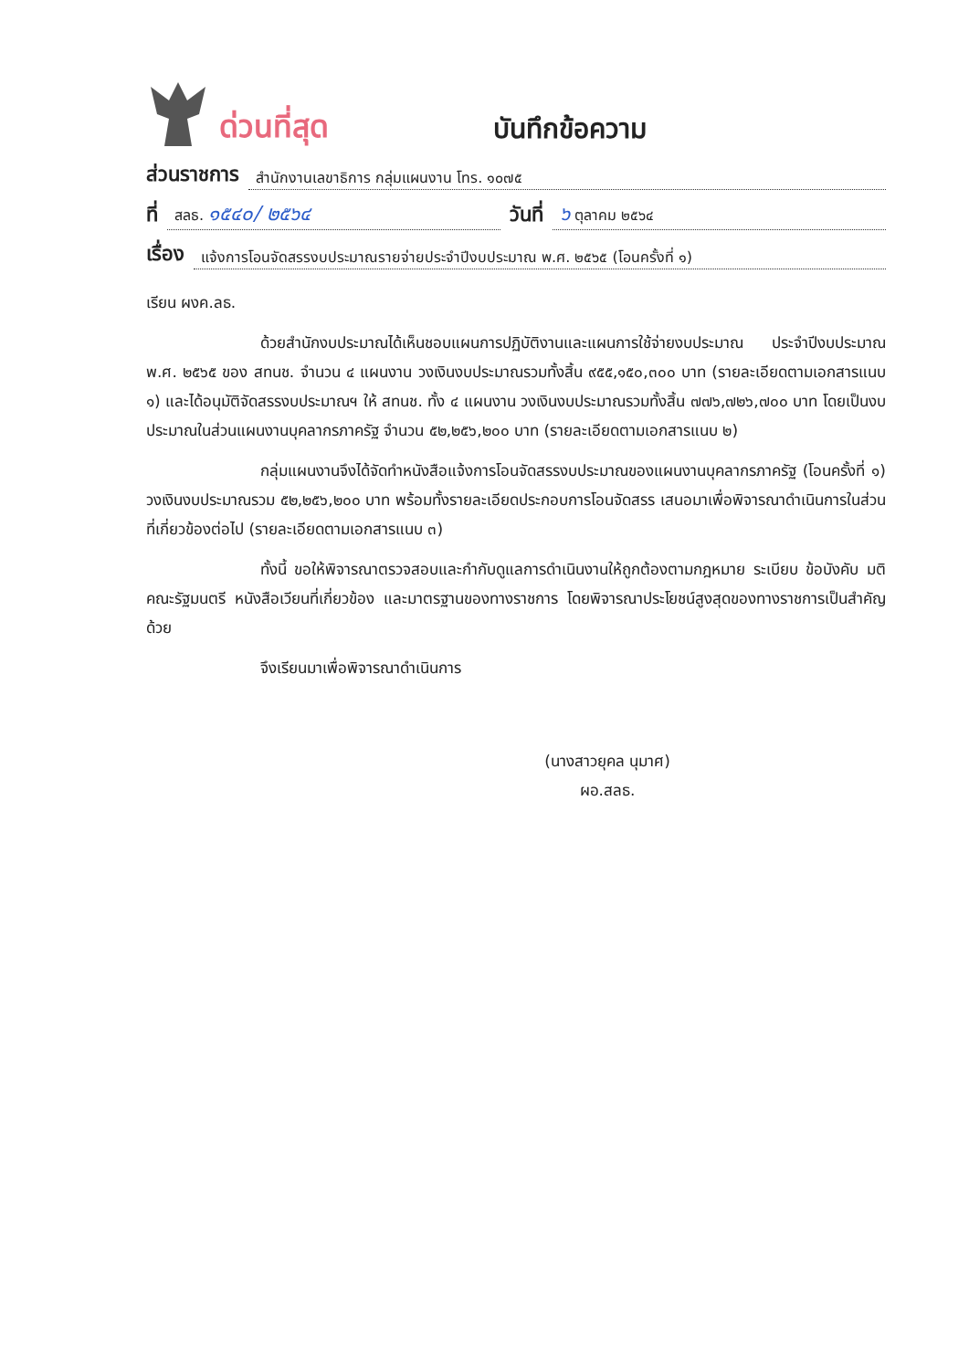ด่วนที่สุด
บันทึกข้อความ
ส่วนราชการ สำนักงานเลขาธิการ กลุ่มแผนงาน โทร. ๑๐๗๕
ที่ สลธ. ๑๕๔๐/ ๒๕๖๔ วันที่ ๖ ตุลาคม ๒๕๖๔
เรื่อง แจ้งการโอนจัดสรรงบประมาณรายจ่ายประจำปีงบประมาณ พ.ศ. ๒๕๖๕ (โอนครั้งที่ ๑)
เรียน ผงค.ลธ.
ด้วยสำนักงบประมาณได้เห็นชอบแผนการปฏิบัติงานและแผนการใช้จ่ายงบประมาณ ประจำปีงบประมาณ พ.ศ. ๒๕๖๕ ของ สทนช. จำนวน ๔ แผนงาน วงเงินงบประมาณรวมทั้งสิ้น ๙๕๕,๑๕๐,๓๐๐ บาท (รายละเอียดตามเอกสารแนบ ๑) และได้อนุมัติจัดสรรงบประมาณฯ ให้ สทนช. ทั้ง ๔ แผนงาน วงเงินงบประมาณรวมทั้งสิ้น ๗๗๖,๗๒๖,๗๐๐ บาท โดยเป็นงบประมาณในส่วนแผนงานบุคลากรภาครัฐ จำนวน ๕๒,๒๕๖,๒๐๐ บาท (รายละเอียดตามเอกสารแนบ ๒)
กลุ่มแผนงานจึงได้จัดทำหนังสือแจ้งการโอนจัดสรรงบประมาณของแผนงานบุคลากรภาครัฐ (โอนครั้งที่ ๑) วงเงินงบประมาณรวม ๕๒,๒๕๖,๒๐๐ บาท พร้อมทั้งรายละเอียดประกอบการโอนจัดสรร เสนอมาเพื่อพิจารณาดำเนินการในส่วนที่เกี่ยวข้องต่อไป (รายละเอียดตามเอกสารแนบ ๓)
ทั้งนี้ ขอให้พิจารณาตรวจสอบและกำกับดูแลการดำเนินงานให้ถูกต้องตามกฎหมาย ระเบียบ ข้อบังคับ มติคณะรัฐมนตรี หนังสือเวียนที่เกี่ยวข้อง และมาตรฐานของทางราชการ โดยพิจารณาประโยชน์สูงสุดของทางราชการเป็นสำคัญด้วย
จึงเรียนมาเพื่อพิจารณาดำเนินการ
(นางสาวยุคล นุมาศ)
ผอ.สลธ.